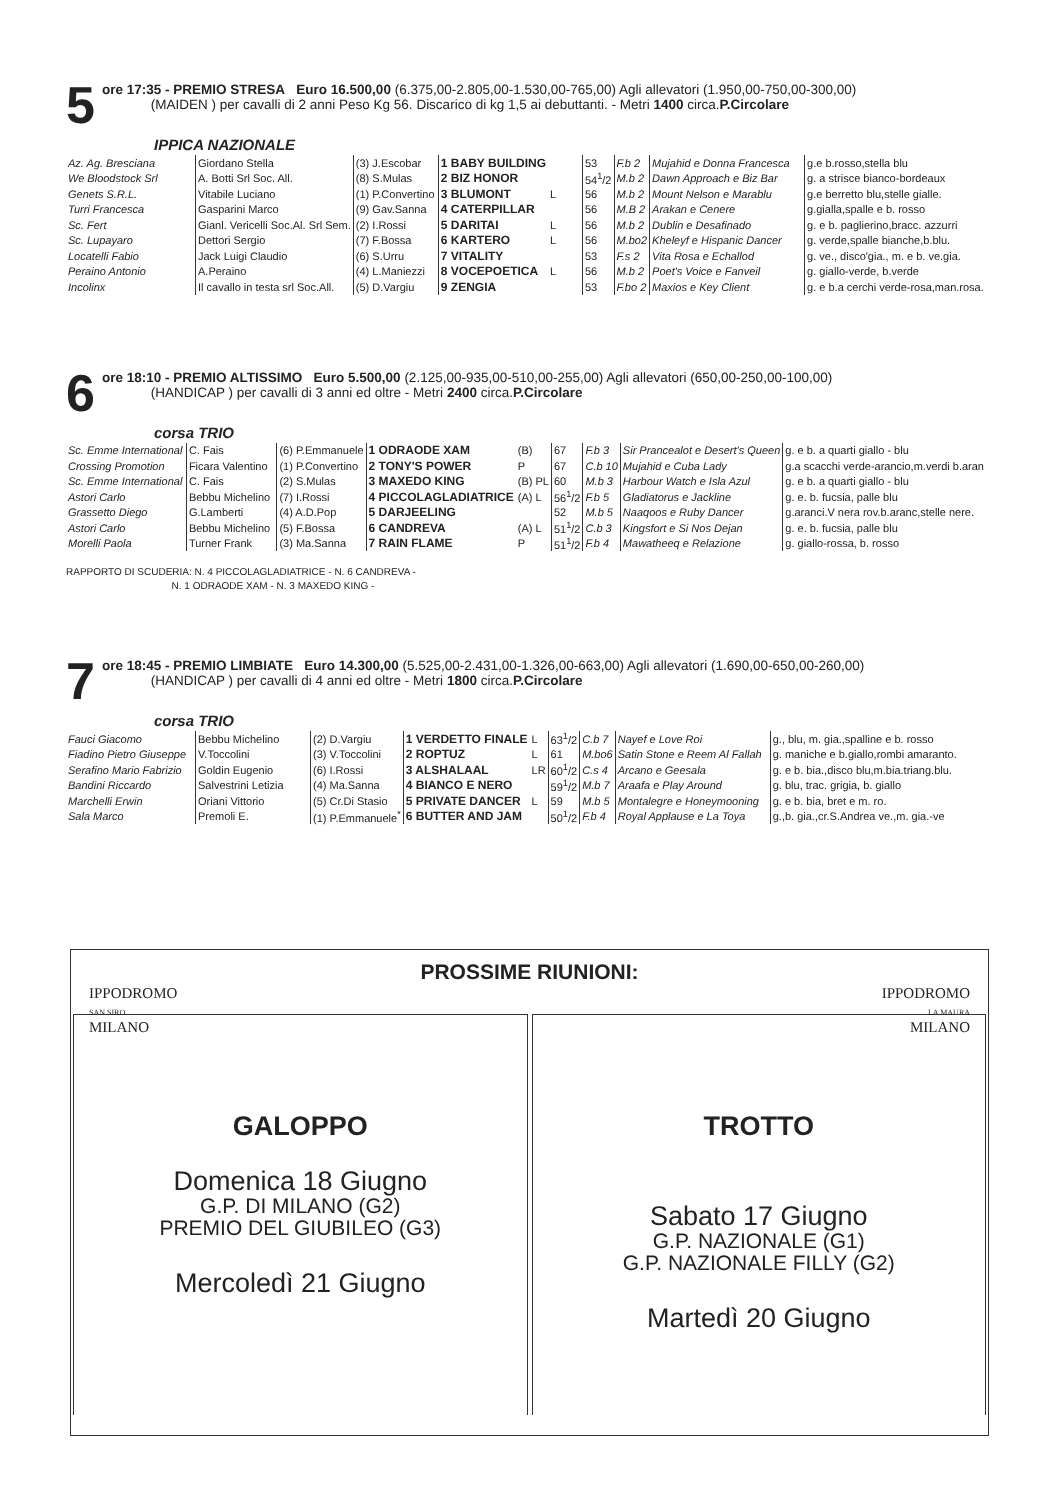5
ore 17:35 - PREMIO STRESA Euro 16.500,00 (6.375,00-2.805,00-1.530,00-765,00) Agli allevatori (1.950,00-750,00-300,00)
(MAIDEN ) per cavalli di 2 anni Peso Kg 56. Discarico di kg 1,5 ai debuttanti. - Metri 1400 circa.P.Circolare
IPPICA NAZIONALE
| Az. Ag. Bresciana | Giordano Stella | (3) J.Escobar | 1 BABY BUILDING | | 53 | F.b 2 | Mujahid e Donna Francesca | g.e b.rosso,stella blu |
| We Bloodstock Srl | A. Botti Srl Soc. All. | (8) S.Mulas | 2 BIZ HONOR | | 54<sup>1</sup>/2 | M.b 2 | Dawn Approach e Biz Bar | g. a strisce bianco-bordeaux |
| Genets S.R.L. | Vitabile Luciano | (1) P.Convertino | 3 BLUMONT | L | 56 | M.b 2 | Mount Nelson e Marablu | g.e berretto blu,stelle gialle. |
| Turri Francesca | Gasparini Marco | (9) Gav.Sanna | 4 CATERPILLAR | | 56 | M.B 2 | Arakan e Cenere | g.gialla,spalle e b. rosso |
| Sc. Fert | Gianl. Vericelli Soc.Al. Srl Sem. | (2) I.Rossi | 5 DARITAI | L | 56 | M.b 2 | Dublin e Desafinado | g. e b. paglierino,bracc. azzurri |
| Sc. Lupayaro | Dettori Sergio | (7) F.Bossa | 6 KARTERO | L | 56 | M.bo2 | Kheleyf e Hispanic Dancer | g. verde,spalle bianche,b.blu. |
| Locatelli Fabio | Jack Luigi Claudio | (6) S.Urru | 7 VITALITY | | 53 | F.s 2 | Vita Rosa e Echallod | g. ve., disco'gia., m. e b. ve.gia. |
| Peraino Antonio | A.Peraino | (4) L.Maniezzi | 8 VOCEPOETICA | L | 56 | M.b 2 | Poet's Voice e Fanveil | g. giallo-verde, b.verde |
| Incolinx | Il cavallo in testa srl Soc.All. | (5) D.Vargiu | 9 ZENGIA | | 53 | F.bo 2 | Maxios e Key Client | g. e b.a cerchi verde-rosa,man.rosa. |
6
ore 18:10 - PREMIO ALTISSIMO Euro 5.500,00 (2.125,00-935,00-510,00-255,00) Agli allevatori (650,00-250,00-100,00)
(HANDICAP ) per cavalli di 3 anni ed oltre - Metri 2400 circa.P.Circolare
corsa TRIO
| Sc. Emme International | C. Fais | (6) P.Emmanuele | 1 ODRAODE XAM | (B) | 67 | F.b 3 | Sir Prancealot e Desert's Queen | g. e b. a quarti giallo - blu |
| Crossing Promotion | Ficara Valentino | (1) P.Convertino | 2 TONY'S POWER | P | 67 | C.b 10 | Mujahid e Cuba Lady | g.a scacchi verde-arancio,m.verdi b.aran |
| Sc. Emme International | C. Fais | (2) S.Mulas | 3 MAXEDO KING | (B) PL | 60 | M.b 3 | Harbour Watch e Isla Azul | g. e b. a quarti giallo - blu |
| Astori Carlo | Bebbu Michelino | (7) I.Rossi | 4 PICCOLAGLADIATRICE | (A) L | 56<sup>1</sup>/2 | F.b 5 | Gladiatorus e Jackline | g. e. b. fucsia, palle blu |
| Grassetto Diego | G.Lamberti | (4) A.D.Pop | 5 DARJEELING | | 52 | M.b 5 | Naaqoos e Ruby Dancer | g.aranci.V nera rov.b.aranc,stelle nere. |
| Astori Carlo | Bebbu Michelino | (5) F.Bossa | 6 CANDREVA | (A) L | 51<sup>1</sup>/2 | C.b 3 | Kingsfort e Si Nos Dejan | g. e. b. fucsia, palle blu |
| Morelli Paola | Turner Frank | (3) Ma.Sanna | 7 RAIN FLAME | P | 51<sup>1</sup>/2 | F.b 4 | Mawatheeq e Relazione | g. giallo-rossa, b. rosso |
RAPPORTO DI SCUDERIA: N. 4 PICCOLAGLADIATRICE - N. 6 CANDREVA -
N. 1 ODRAODE XAM - N. 3 MAXEDO KING -
7
ore 18:45 - PREMIO LIMBIATE Euro 14.300,00 (5.525,00-2.431,00-1.326,00-663,00) Agli allevatori (1.690,00-650,00-260,00)
(HANDICAP ) per cavalli di 4 anni ed oltre - Metri 1800 circa.P.Circolare
corsa TRIO
| Fauci Giacomo | Bebbu Michelino | (2) D.Vargiu | 1 VERDETTO FINALE | L | 63<sup>1</sup>/2 | C.b 7 | Nayef e Love Roi | g., blu, m. gia.,spalline e b. rosso |
| Fiadino Pietro Giuseppe | V.Toccolini | (3) V.Toccolini | 2 ROPTUZ | L | 61 | M.bo6 | Satin Stone e Reem Al Fallah | g. maniche e b.giallo,rombi amaranto. |
| Serafino Mario Fabrizio | Goldin Eugenio | (6) I.Rossi | 3 ALSHALAAL | LR | 60<sup>1</sup>/2 | C.s 4 | Arcano e Geesala | g. e b. bia.,disco blu,m.bia.triang.blu. |
| Bandini Riccardo | Salvestrini Letizia | (4) Ma.Sanna | 4 BIANCO E NERO | | 59<sup>1</sup>/2 | M.b 7 | Araafa e Play Around | g. blu, trac. grigia, b. giallo |
| Marchelli Erwin | Oriani Vittorio | (5) Cr.Di Stasio | 5 PRIVATE DANCER | L | 59 | M.b 5 | Montalegre e Honeymooning | g. e b. bia, bret e m. ro. |
| Sala Marco | Premoli E. | (1) P.Emmanuele<sup>*</sup> | 6 BUTTER AND JAM | | 50<sup>1</sup>/2 | F.b 4 | Royal Applause e La Toya | g.,b. gia.,cr.S.Andrea ve.,m. gia.-ve |
PROSSIME RIUNIONI:
IPPODROMO
SAN SIRO
MILANO
GALOPPO
Domenica 18 Giugno
G.P. DI MILANO (G2)
PREMIO DEL GIUBILEO (G3)
Mercoledì 21 Giugno
IPPODROMO
LA MAURA
MILANO
TROTTO
Sabato 17 Giugno
G.P. NAZIONALE (G1)
G.P. NAZIONALE FILLY (G2)
Martedì 20 Giugno